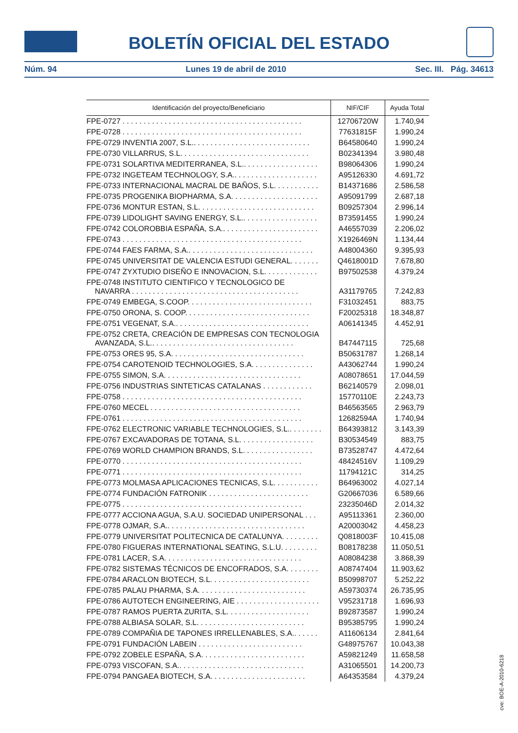BOLETÍN OFICIAL DEL ESTADO
Núm. 94 Lunes 19 de abril de 2010 Sec. III. Pág. 34613
| Identificación del proyecto/Beneficiario | NIF/CIF | Ayuda Total |
| --- | --- | --- |
| FPE-0727 . . . . . . . . . . . . . . . . . . . . . . . . . . . . . . . . . . . . . . . . . . . | 12706720W | 1.740,94 |
| FPE-0728 . . . . . . . . . . . . . . . . . . . . . . . . . . . . . . . . . . . . . . . . . . . | 77631815F | 1.990,24 |
| FPE-0729 INVENTIA 2007, S.L.. . . . . . . . . . . . . . . . . . . . . . . . . . . . | B64580640 | 1.990,24 |
| FPE-0730 VILLARRUS, S.L. . . . . . . . . . . . . . . . . . . . . . . . . . . . . . . | B02341394 | 3.980,48 |
| FPE-0731 SOLARTIVA MEDITERRANEA, S.L.. . . . . . . . . . . . . . . . . . | B98064306 | 1.990,24 |
| FPE-0732 INGETEAM TECHNOLOGY, S.A.. . . . . . . . . . . . . . . . . . . . | A95126330 | 4.691,72 |
| FPE-0733 INTERNACIONAL MACRAL DE BAÑOS, S.L. . . . . . . . . . . | B14371686 | 2.586,58 |
| FPE-0735 PROGENIKA BIOPHARMA, S.A. . . . . . . . . . . . . . . . . . . . . | A95091799 | 2.687,18 |
| FPE-0736 MONTUR ESTAN, S.L. . . . . . . . . . . . . . . . . . . . . . . . . . . . | B09257304 | 2.996,14 |
| FPE-0739 LIDOLIGHT SAVING ENERGY, S.L.. . . . . . . . . . . . . . . . . . | B73591455 | 1.990,24 |
| FPE-0742 COLOROBBIA ESPAÑA, S.A.. . . . . . . . . . . . . . . . . . . . . . . | A46557039 | 2.206,02 |
| FPE-0743 . . . . . . . . . . . . . . . . . . . . . . . . . . . . . . . . . . . . . . . . . . . | X1926469N | 1.134,44 |
| FPE-0744 FAES FARMA, S.A.. . . . . . . . . . . . . . . . . . . . . . . . . . . . . . | A48004360 | 9.395,93 |
| FPE-0745 UNIVERSITAT DE VALENCIA ESTUDI GENERAL. . . . . . . | Q4618001D | 7.678,80 |
| FPE-0747 ZYXTUDIO DISEÑO E INNOVACION, S.L. . . . . . . . . . . . . | B97502538 | 4.379,24 |
| FPE-0748 INSTITUTO CIENTIFICO Y TECNOLOGICO DE NAVARRA . . . . . . . . . . . . . . . . . . . . . . . . . . . . . . . . . . . . . . . . | A31179765 | 7.242,83 |
| FPE-0749 EMBEGA, S.COOP. . . . . . . . . . . . . . . . . . . . . . . . . . . . . . | F31032451 | 883,75 |
| FPE-0750 ORONA, S. COOP. . . . . . . . . . . . . . . . . . . . . . . . . . . . . . | F20025318 | 18.348,87 |
| FPE-0751 VEGENAT, S.A.. . . . . . . . . . . . . . . . . . . . . . . . . . . . . . . . | A06141345 | 4.452,91 |
| FPE-0752 CRETA, CREACIÓN DE EMPRESAS CON TECNOLOGIA AVANZADA, S.L.. . . . . . . . . . . . . . . . . . . . . . . . . . . . . . . . . . | B47447115 | 725,68 |
| FPE-0753 ORES 95, S.A. . . . . . . . . . . . . . . . . . . . . . . . . . . . . . . . | B50631787 | 1.268,14 |
| FPE-0754 CAROTENOID TECHNOLOGIES, S.A. . . . . . . . . . . . . . . | A43062744 | 1.990,24 |
| FPE-0755 SIMON, S.A. . . . . . . . . . . . . . . . . . . . . . . . . . . . . . . . . | A08078651 | 17.044,59 |
| FPE-0756 INDUSTRIAS SINTETICAS CATALANAS . . . . . . . . . . . . | B62140579 | 2.098,01 |
| FPE-0758 . . . . . . . . . . . . . . . . . . . . . . . . . . . . . . . . . . . . . . . . . . . | 15770110E | 2.243,73 |
| FPE-0760 MECEL . . . . . . . . . . . . . . . . . . . . . . . . . . . . . . . . . . . . | B46563565 | 2.963,79 |
| FPE-0761 . . . . . . . . . . . . . . . . . . . . . . . . . . . . . . . . . . . . . . . . . . . | 12682594A | 1.740,94 |
| FPE-0762 ELECTRONIC VARIABLE TECHNOLOGIES, S.L.. . . . . . . . | B64393812 | 3.143,39 |
| FPE-0767 EXCAVADORAS DE TOTANA, S.L. . . . . . . . . . . . . . . . . . | B30534549 | 883,75 |
| FPE-0769 WORLD CHAMPION BRANDS, S.L. . . . . . . . . . . . . . . . . | B73528747 | 4.472,64 |
| FPE-0770 . . . . . . . . . . . . . . . . . . . . . . . . . . . . . . . . . . . . . . . . . . . | 48424516V | 1.109,29 |
| FPE-0771 . . . . . . . . . . . . . . . . . . . . . . . . . . . . . . . . . . . . . . . . . . . | 11794121C | 314,25 |
| FPE-0773 MOLMASA APLICACIONES TECNICAS, S.L. . . . . . . . . . . | B64963002 | 4.027,14 |
| FPE-0774 FUNDACIÓN FATRONIK . . . . . . . . . . . . . . . . . . . . . . . . | G20667036 | 6.589,66 |
| FPE-0775 . . . . . . . . . . . . . . . . . . . . . . . . . . . . . . . . . . . . . . . . . . . | 23235046D | 2.014,32 |
| FPE-0777 ACCIONA AGUA, S.A.U. SOCIEDAD UNIPERSONAL . . . | A95113361 | 2.360,00 |
| FPE-0778 OJMAR, S.A.. . . . . . . . . . . . . . . . . . . . . . . . . . . . . . . . . | A20003042 | 4.458,23 |
| FPE-0779 UNIVERSITAT POLITECNICA DE CATALUNYA. . . . . . . . . | Q0818003F | 10.415,08 |
| FPE-0780 FIGUERAS INTERNATIONAL SEATING, S.L.U. . . . . . . . . | B08178238 | 11.050,51 |
| FPE-0781 LACER, S.A. . . . . . . . . . . . . . . . . . . . . . . . . . . . . . . . . | A08084238 | 3.868,39 |
| FPE-0782 SISTEMAS TÉCNICOS DE ENCOFRADOS, S.A. . . . . . . . | A08747404 | 11.903,62 |
| FPE-0784 ARACLON BIOTECH, S.L. . . . . . . . . . . . . . . . . . . . . . . . | B50998707 | 5.252,22 |
| FPE-0785 PALAU PHARMA, S.A. . . . . . . . . . . . . . . . . . . . . . . . . . | A59730374 | 26.735,95 |
| FPE-0786 AUTOTECH ENGINEERING, AIE . . . . . . . . . . . . . . . . . . . . | V95231718 | 1.696,93 |
| FPE-0787 RAMOS PUERTA ZURITA, S.L. . . . . . . . . . . . . . . . . . . . | B92873587 | 1.990,24 |
| FPE-0788 ALBIASA SOLAR, S.L. . . . . . . . . . . . . . . . . . . . . . . . . . | B95385795 | 1.990,24 |
| FPE-0789 COMPAÑIA DE TAPONES IRRELLENABLES, S.A.. . . . . . | A11606134 | 2.841,64 |
| FPE-0791 FUNDACIÓN LABEIN . . . . . . . . . . . . . . . . . . . . . . . . . | G48975767 | 10.043,38 |
| FPE-0792 ZOBELE ESPAÑA, S.A. . . . . . . . . . . . . . . . . . . . . . . . . | A59821249 | 11.658,58 |
| FPE-0793 VISCOFAN, S.A.. . . . . . . . . . . . . . . . . . . . . . . . . . . . . . | A31065501 | 14.200,73 |
| FPE-0794 PANGAEA BIOTECH, S.A. . . . . . . . . . . . . . . . . . . . . . . | A64353584 | 4.379,24 |
cve: BOE-A-2010-6218